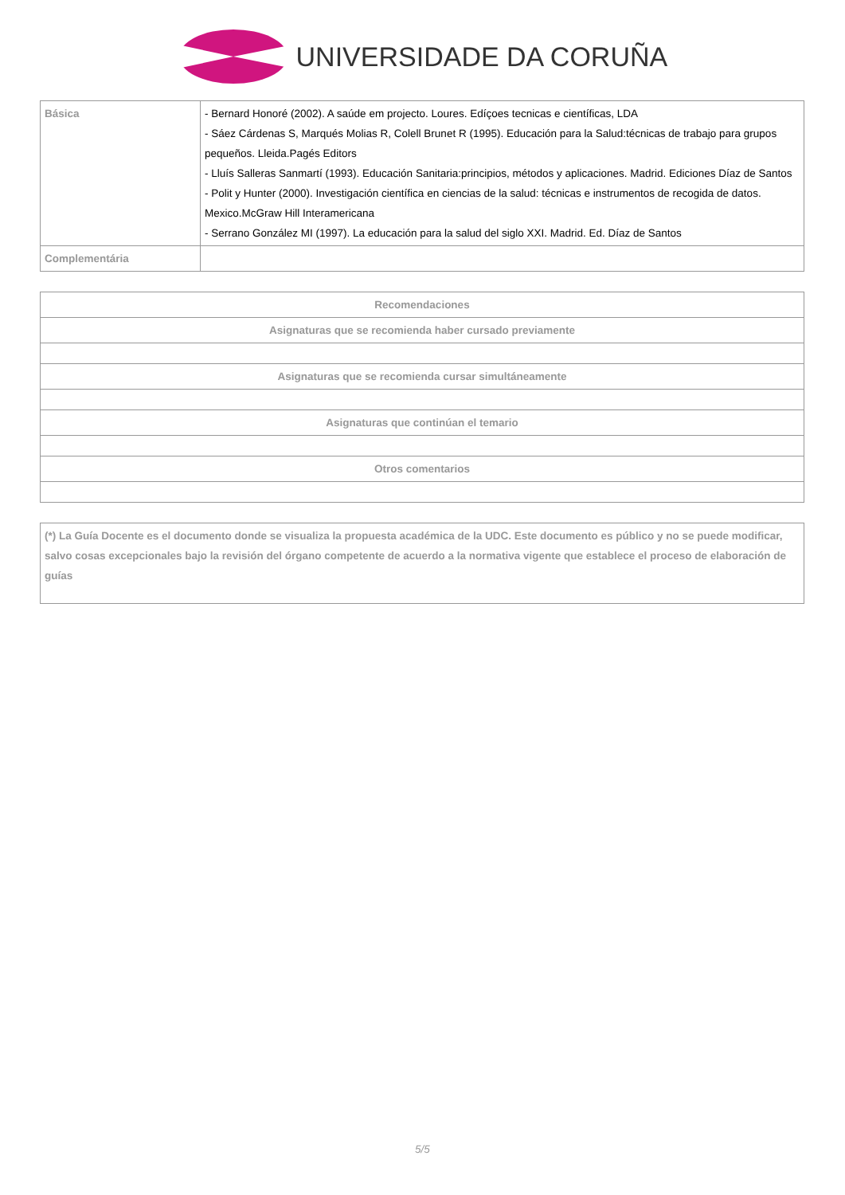UNIVERSIDADE DA CORUÑA
| Básica | - Bernard Honoré (2002). A saúde em projecto. Loures. Edíçoes tecnicas e científicas, LDA - Sáez Cárdenas S, Marqués Molias R, Colell Brunet R (1995). Educación para la Salud:técnicas de trabajo para grupos pequeños. Lleida.Pagés Editors - Lluís Salleras Sanmartí (1993). Educación Sanitaria:principios, métodos y aplicaciones. Madrid. Ediciones Díaz de Santos - Polit y Hunter (2000). Investigación científica en ciencias de la salud: técnicas e instrumentos de recogida de datos. Mexico.McGraw Hill Interamericana - Serrano González MI (1997). La educación para la salud del siglo XXI. Madrid. Ed. Díaz de Santos |
| Complementária | |
| Recomendaciones |
| Asignaturas que se recomienda haber cursado previamente |
| Asignaturas que se recomienda cursar simultáneamente |
| Asignaturas que continúan el temario |
| Otros comentarios |
| (*) La Guía Docente es el documento donde se visualiza la propuesta académica de la UDC. Este documento es público y no se puede modificar, salvo cosas excepcionales bajo la revisión del órgano competente de acuerdo a la normativa vigente que establece el proceso de elaboración de guías |
5/5